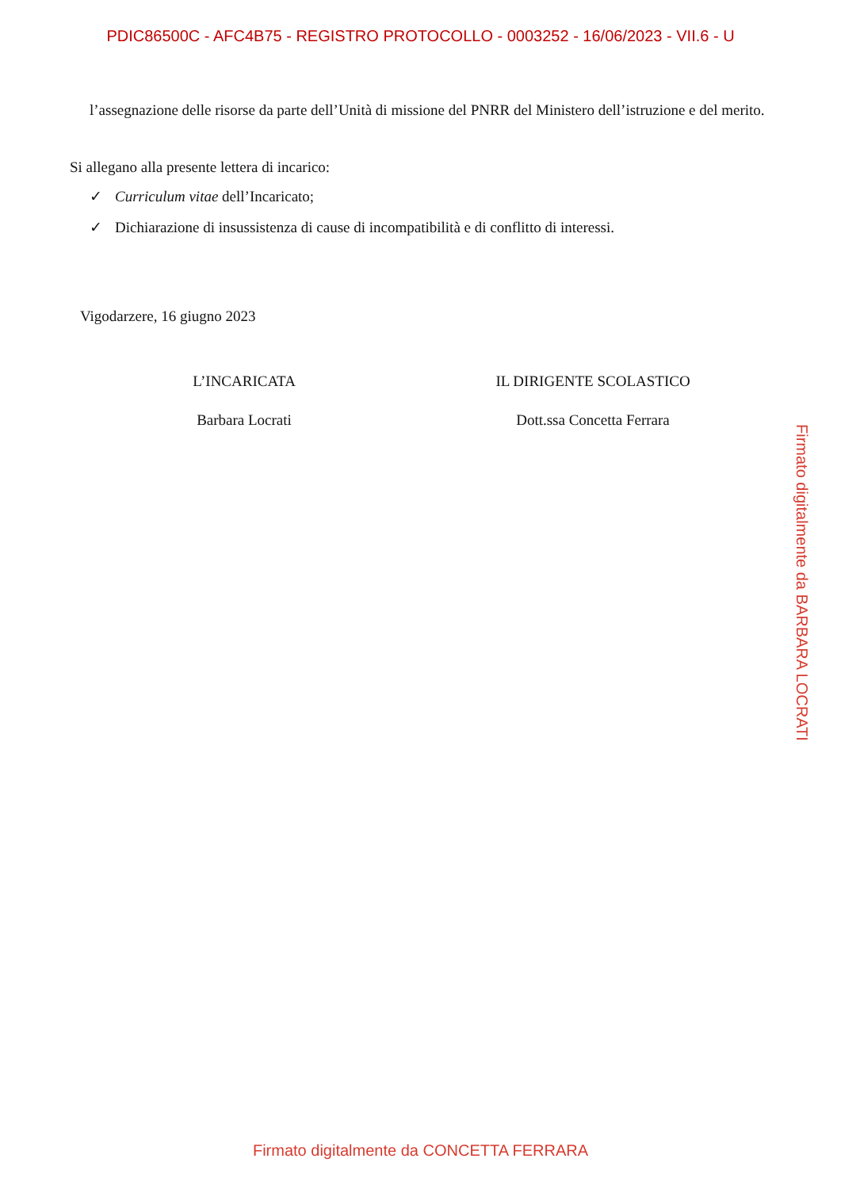PDIC86500C - AFC4B75 - REGISTRO PROTOCOLLO - 0003252 - 16/06/2023 - VII.6 - U
l’assegnazione delle risorse da parte dell’Unità di missione del PNRR del Ministero dell’istruzione e del merito.
Si allegano alla presente lettera di incarico:
✓ Curriculum vitae dell’Incaricato;
✓ Dichiarazione di insussistenza di cause di incompatibilità e di conflitto di interessi.
Vigodarzere, 16 giugno 2023
L’INCARICATA
Barbara Locrati
IL DIRIGENTE SCOLASTICO
Dott.ssa Concetta Ferrara
Firmato digitalmente da BARBARA LOCRATI
Firmato digitalmente da CONCETTA FERRARA